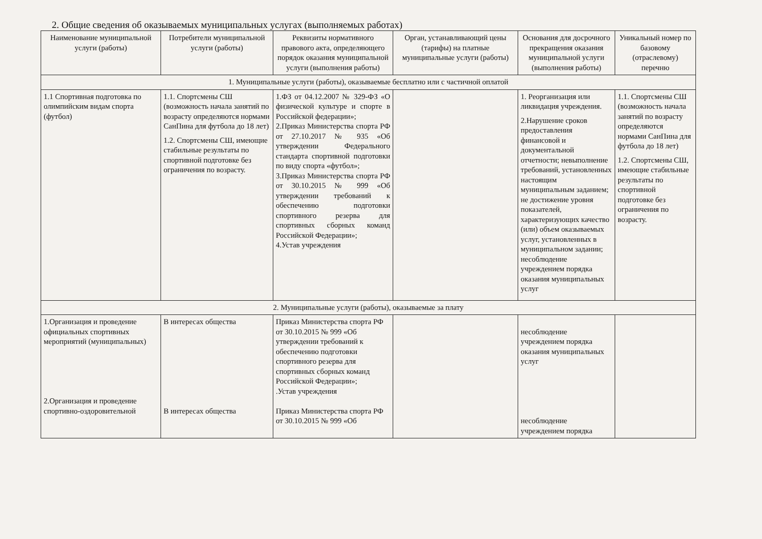2. Общие сведения об оказываемых муниципальных услугах (выполняемых работах)
| Наименование муниципальной услуги (работы) | Потребители муниципальной услуги (работы) | Реквизиты нормативного правового акта, определяющего порядок оказания муниципальной услуги (выполнения работы) | Орган, устанавливающий цены (тарифы) на платные муниципальные услуги (работы) | Основания для досрочного прекращения оказания муниципальной услуги (выполнения работы) | Уникальный номер по базовому (отраслевому) перечню |
| --- | --- | --- | --- | --- | --- |
| 1. Муниципальные услуги (работы), оказываемые бесплатно или с частичной оплатой | | | | | |
| 1.1 Спортивная подготовка по олимпийским видам спорта (футбол) | 1.1. Спортсмены СШ (возможность начала занятий по возрасту определяются нормами СанПина для футбола до 18 лет) 1.2. Спортсмены СШ, имеющие стабильные результаты по спортивной подготовке без ограничения по возрасту. | 1.ФЗ от 04.12.2007 № 329-ФЗ «О физической культуре и спорте в Российской федерации»; 2.Приказ Министерства спорта РФ от 27.10.2017 № 935 «Об утверждении Федерального стандарта спортивной подготовки по виду спорта «футбол»; 3.Приказ Министерства спорта РФ от 30.10.2015 № 999 «Об утверждении требований к обеспечению подготовки спортивного резерва для спортивных сборных команд Российской Федерации»; 4.Устав учреждения | | 1. Реорганизация или ликвидация учреждения. 2.Нарушение сроков предоставления финансовой и документальной отчетности; невыполнение требований, установленных настоящим муниципальным заданием; не достижение уровня показателей, характеризующих качество (или) объем оказываемых услуг, установленных в муниципальном задании; несоблюдение учреждением порядка оказания муниципальных услуг | 1.1. Спортсмены СШ (возможность начала занятий по возрасту определяются нормами СанПина для футбола до 18 лет) 1.2. Спортсмены СШ, имеющие стабильные результаты по спортивной подготовке без ограничения по возрасту. |
| 2. Муниципальные услуги (работы), оказываемые за плату | | | | | |
| 1.Организация и проведение официальных спортивных мероприятий (муниципальных) 2.Организация и проведение спортивно-оздоровительной | В интересах общества В интересах общества | Приказ Министерства спорта РФ от 30.10.2015 № 999 «Об утверждении требований к обеспечению подготовки спортивного резерва для спортивных сборных команд Российской Федерации»; .Устав учреждения Приказ Министерства спорта РФ от 30.10.2015 № 999 «Об | | несоблюдение учреждением порядка оказания муниципальных услуг несоблюдение учреждением порядка | |